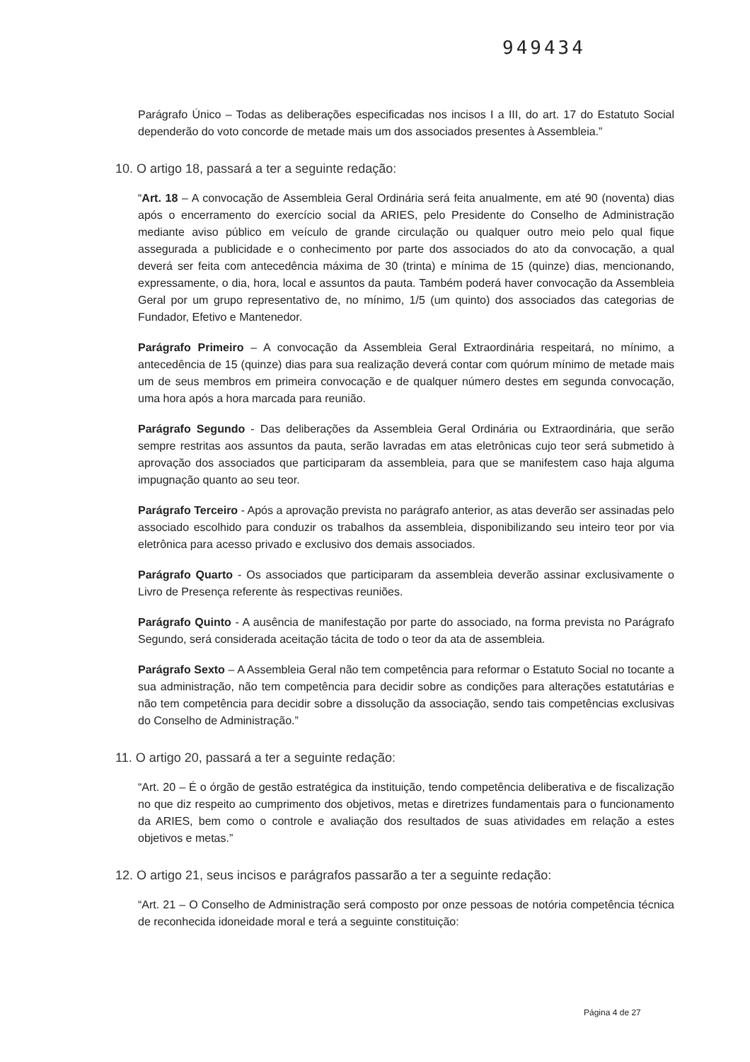949434
Parágrafo Único – Todas as deliberações especificadas nos incisos I a III, do art. 17 do Estatuto Social dependerão do voto concorde de metade mais um dos associados presentes à Assembleia.”
10. O artigo 18, passará a ter a seguinte redação:
“Art. 18 – A convocação de Assembleia Geral Ordinária será feita anualmente, em até 90 (noventa) dias após o encerramento do exercício social da ARIES, pelo Presidente do Conselho de Administração mediante aviso público em veículo de grande circulação ou qualquer outro meio pelo qual fique assegurada a publicidade e o conhecimento por parte dos associados do ato da convocação, a qual deverá ser feita com antecedência máxima de 30 (trinta) e mínima de 15 (quinze) dias, mencionando, expressamente, o dia, hora, local e assuntos da pauta. Também poderá haver convocação da Assembleia Geral por um grupo representativo de, no mínimo, 1/5 (um quinto) dos associados das categorias de Fundador, Efetivo e Mantenedor.
Parágrafo Primeiro – A convocação da Assembleia Geral Extraordinária respeitará, no mínimo, a antecedência de 15 (quinze) dias para sua realização deverá contar com quórum mínimo de metade mais um de seus membros em primeira convocação e de qualquer número destes em segunda convocação, uma hora após a hora marcada para reunião.
Parágrafo Segundo - Das deliberações da Assembleia Geral Ordinária ou Extraordinária, que serão sempre restritas aos assuntos da pauta, serão lavradas em atas eletrônicas cujo teor será submetido à aprovação dos associados que participaram da assembleia, para que se manifestem caso haja alguma impugnação quanto ao seu teor.
Parágrafo Terceiro - Após a aprovação prevista no parágrafo anterior, as atas deverão ser assinadas pelo associado escolhido para conduzir os trabalhos da assembleia, disponibilizando seu inteiro teor por via eletrônica para acesso privado e exclusivo dos demais associados.
Parágrafo Quarto - Os associados que participaram da assembleia deverão assinar exclusivamente o Livro de Presença referente às respectivas reuniões.
Parágrafo Quinto - A ausência de manifestação por parte do associado, na forma prevista no Parágrafo Segundo, será considerada aceitação tácita de todo o teor da ata de assembleia.
Parágrafo Sexto – A Assembleia Geral não tem competência para reformar o Estatuto Social no tocante a sua administração, não tem competência para decidir sobre as condições para alterações estatutárias e não tem competência para decidir sobre a dissolução da associação, sendo tais competências exclusivas do Conselho de Administração.”
11. O artigo 20, passará a ter a seguinte redação:
“Art. 20 – É o órgão de gestão estratégica da instituição, tendo competência deliberativa e de fiscalização no que diz respeito ao cumprimento dos objetivos, metas e diretrizes fundamentais para o funcionamento da ARIES, bem como o controle e avaliação dos resultados de suas atividades em relação a estes objetivos e metas.”
12. O artigo 21, seus incisos e parágrafos passarão a ter a seguinte redação:
“Art. 21 – O Conselho de Administração será composto por onze pessoas de notória competência técnica de reconhecida idoneidade moral e terá a seguinte constituição:
Página 4 de 27